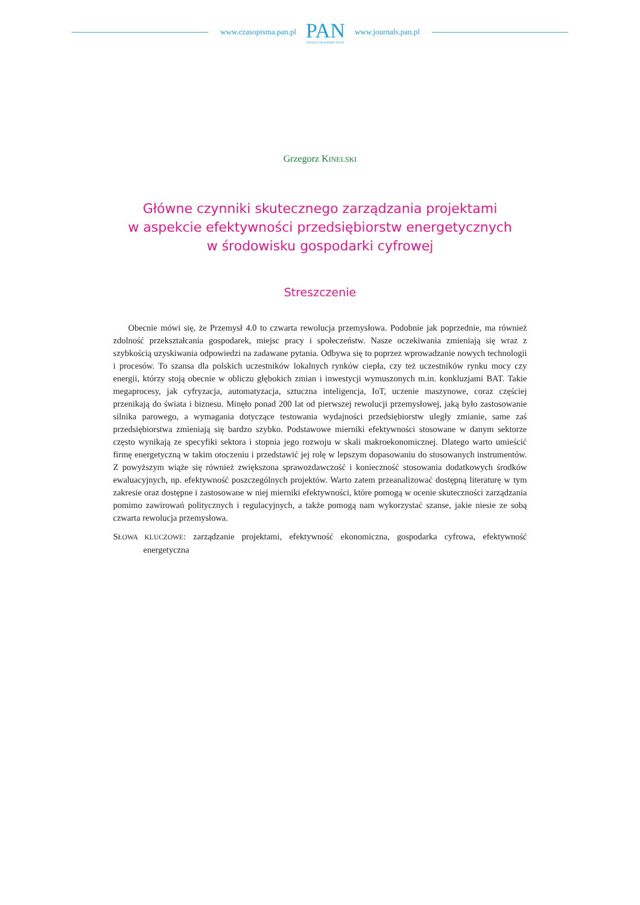www.czasopisma.pan.pl
PAN
POLSKA AKADEMIA NAUK
www.journals.pan.pl
Grzegorz KINELSKI
Główne czynniki skutecznego zarządzania projektami
w aspekcie efektywności przedsiębiorstw energetycznych
w środowisku gospodarki cyfrowej
Streszczenie
Obecnie mówi się, że Przemysł 4.0 to czwarta rewolucja przemysłowa. Podobnie jak poprzednie, ma również zdolność przekształcania gospodarek, miejsc pracy i społeczeństw. Nasze oczekiwania zmieniają się wraz z szybkością uzyskiwania odpowiedzi na zadawane pytania. Odbywa się to poprzez wprowadzanie nowych technologii i procesów. To szansa dla polskich uczestników lokalnych rynków ciepła, czy też uczestników rynku mocy czy energii, którzy stoją obecnie w obliczu głębokich zmian i inwestycji wymuszonych m.in. konkluzjami BAT. Takie megaprocesy, jak cyfryzacja, automatyzacja, sztuczna inteligencja, IoT, uczenie maszynowe, coraz częściej przenikają do świata i biznesu. Minęło ponad 200 lat od pierwszej rewolucji przemysłowej, jaką było zastosowanie silnika parowego, a wymagania dotyczące testowania wydajności przedsiębiorstw uległy zmianie, same zaś przedsiębiorstwa zmieniają się bardzo szybko. Podstawowe mierniki efektywności stosowane w danym sektorze często wynikają ze specyfiki sektora i stopnia jego rozwoju w skali makroekonomicznej. Dlatego warto umieścić firmę energetyczną w takim otoczeniu i przedstawić jej rolę w lepszym dopasowaniu do stosowanych instrumentów. Z powyższym wiąże się również zwiększona sprawozdawczość i konieczność stosowania dodatkowych środków ewaluacyjnych, np. efektywność poszczególnych projektów. Warto zatem przeanalizować dostępną literaturę w tym zakresie oraz dostępne i zastosowane w niej mierniki efektywności, które pomogą w ocenie skuteczności zarządzania pomimo zawirowań politycznych i regulacyjnych, a także pomogą nam wykorzystać szanse, jakie niesie ze sobą czwarta rewolucja przemysłowa.
SŁOWA KLUCZOWE: zarządzanie projektami, efektywność ekonomiczna, gospodarka cyfrowa, efektywność energetyczna